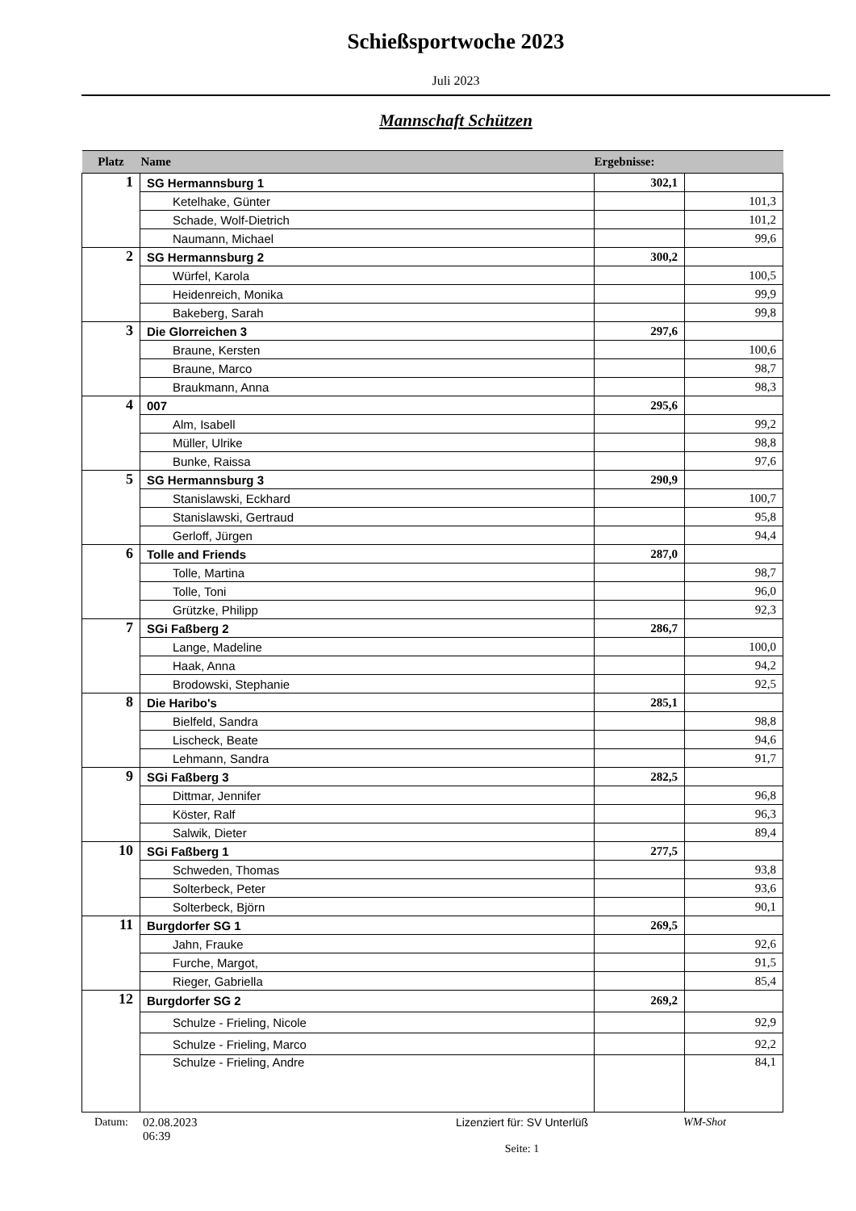Schießsportwoche 2023
Juli 2023
Mannschaft Schützen
| Platz | Name | Ergebnisse: | |
| --- | --- | --- | --- |
| 1 | SG Hermannsburg 1 | 302,1 | |
| | Ketelhake, Günter | | 101,3 |
| | Schade, Wolf-Dietrich | | 101,2 |
| | Naumann, Michael | | 99,6 |
| 2 | SG Hermannsburg 2 | 300,2 | |
| | Würfel, Karola | | 100,5 |
| | Heidenreich, Monika | | 99,9 |
| | Bakeberg, Sarah | | 99,8 |
| 3 | Die Glorreichen 3 | 297,6 | |
| | Braune, Kersten | | 100,6 |
| | Braune, Marco | | 98,7 |
| | Braukmann, Anna | | 98,3 |
| 4 | 007 | 295,6 | |
| | Alm, Isabell | | 99,2 |
| | Müller, Ulrike | | 98,8 |
| | Bunke, Raissa | | 97,6 |
| 5 | SG Hermannsburg 3 | 290,9 | |
| | Stanislawski, Eckhard | | 100,7 |
| | Stanislawski, Gertraud | | 95,8 |
| | Gerloff, Jürgen | | 94,4 |
| 6 | Tolle and Friends | 287,0 | |
| | Tolle, Martina | | 98,7 |
| | Tolle, Toni | | 96,0 |
| | Grützke, Philipp | | 92,3 |
| 7 | SGi Faßberg 2 | 286,7 | |
| | Lange, Madeline | | 100,0 |
| | Haak, Anna | | 94,2 |
| | Brodowski, Stephanie | | 92,5 |
| 8 | Die Haribo's | 285,1 | |
| | Bielfeld, Sandra | | 98,8 |
| | Lischeck, Beate | | 94,6 |
| | Lehmann, Sandra | | 91,7 |
| 9 | SGi Faßberg 3 | 282,5 | |
| | Dittmar, Jennifer | | 96,8 |
| | Köster, Ralf | | 96,3 |
| | Salwik, Dieter | | 89,4 |
| 10 | SGi Faßberg 1 | 277,5 | |
| | Schweden, Thomas | | 93,8 |
| | Solterbeck, Peter | | 93,6 |
| | Solterbeck, Björn | | 90,1 |
| 11 | Burgdorfer SG 1 | 269,5 | |
| | Jahn, Frauke | | 92,6 |
| | Furche, Margot, | | 91,5 |
| | Rieger, Gabriella | | 85,4 |
| 12 | Burgdorfer SG 2 | 269,2 | |
| | Schulze - Frieling, Nicole | | 92,9 |
| | Schulze - Frieling, Marco | | 92,2 |
| | Schulze - Frieling, Andre | | 84,1 |
Datum: 02.08.2023
06:39
Lizenziert für: SV Unterlüß
Seite: 1
WM-Shot